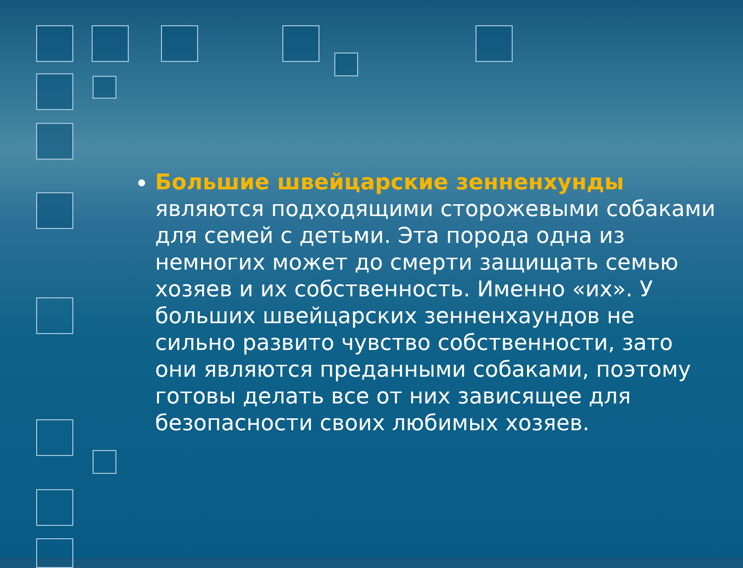Большие швейцарские зенненхунды являются подходящими сторожевыми собаками для семей с детьми. Эта порода одна из немногих может до смерти защищать семью хозяев и их собственность. Именно «их». У больших швейцарских зенненхаундов не сильно развито чувство собственности, зато они являются преданными собаками, поэтому готовы делать все от них зависящее для безопасности своих любимых хозяев.